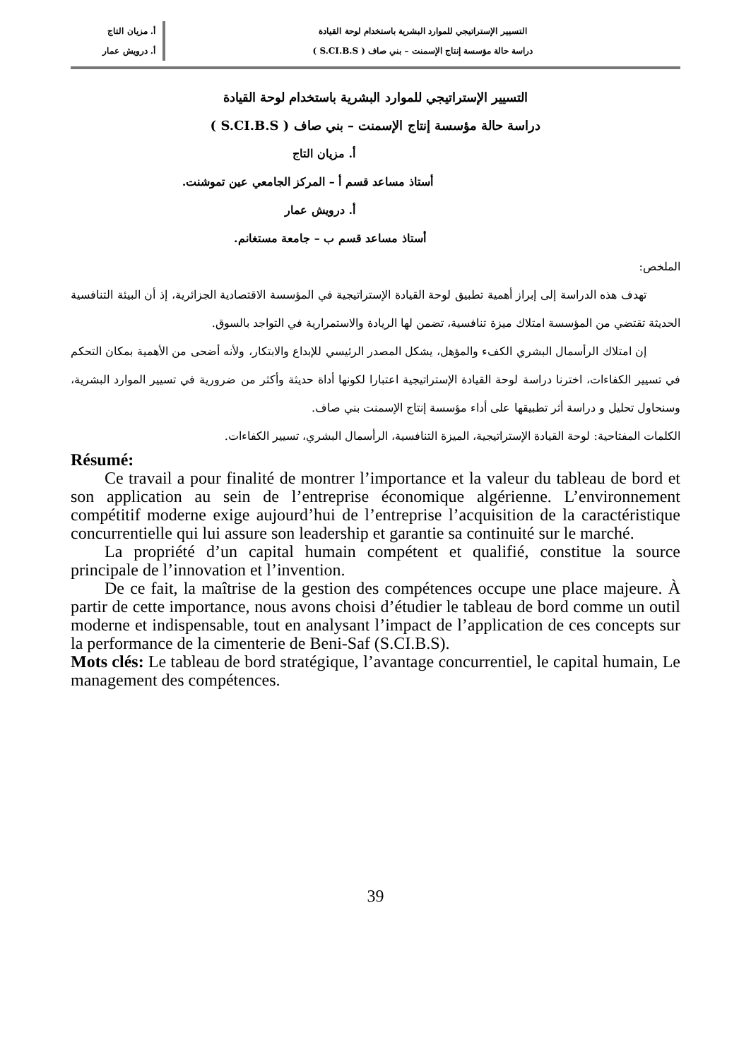التسيير الإستراتيجي للموارد البشرية باستخدام لوحة القيادة
دراسة حالة مؤسسة إنتاج الإسمنت – بني صاف ( S.CI.B.S )
أ. مزيان التاج
أ. درويش عمار
التسيير الإستراتيجي للموارد البشرية باستخدام لوحة القيادة
دراسة حالة مؤسسة إنتاج الإسمنت – بني صاف ( S.CI.B.S )
أ. مزيان التاج
أستاذ مساعد قسم أ – المركز الجامعي عين تموشنت.
أ. درويش عمار
أستاذ مساعد قسم ب – جامعة مستغانم.
الملخص:
تهدف هذه الدراسة إلى إبراز أهمية تطبيق لوحة القيادة الإستراتيجية في المؤسسة الاقتصادية الجزائرية، إذ أن البيئة التنافسية الحديثة تقتضي من المؤسسة امتلاك ميزة تنافسية، تضمن لها الريادة والاستمرارية في التواجد بالسوق.
إن امتلاك الرأسمال البشري الكفء والمؤهل، يشكل المصدر الرئيسي للإبداع والابتكار، ولأنه أضحى من الأهمية بمكان التحكم في تسيير الكفاءات، اخترنا دراسة لوحة القيادة الإستراتيجية اعتبارا لكونها أداة حديثة وأكثر من ضرورية في تسيير الموارد البشرية، وسنحاول تحليل و دراسة أثر تطبيقها على أداء مؤسسة إنتاج الإسمنت بني صاف.
الكلمات المفتاحية: لوحة القيادة الإستراتيجية، الميزة التنافسية، الرأسمال البشري، تسيير الكفاءات.
Résumé:
Ce travail a pour finalité de montrer l’importance et la valeur du tableau de bord et son application au sein de l’entreprise économique algérienne. L’environnement compétitif moderne exige aujourd’hui de l’entreprise l’acquisition de la caractéristique concurrentielle qui lui assure son leadership et garantie sa continuité sur le marché.
La propriété d’un capital humain compétent et qualifié, constitue la source principale de l’innovation et l’invention.
De ce fait, la maîtrise de la gestion des compétences occupe une place majeure. À partir de cette importance, nous avons choisi d’étudier le tableau de bord comme un outil moderne et indispensable, tout en analysant l’impact de l’application de ces concepts sur la performance de la cimenterie de Beni-Saf (S.CI.B.S).
Mots clés: Le tableau de bord stratégique, l’avantage concurrentiel, le capital humain, Le management des compétences.
39